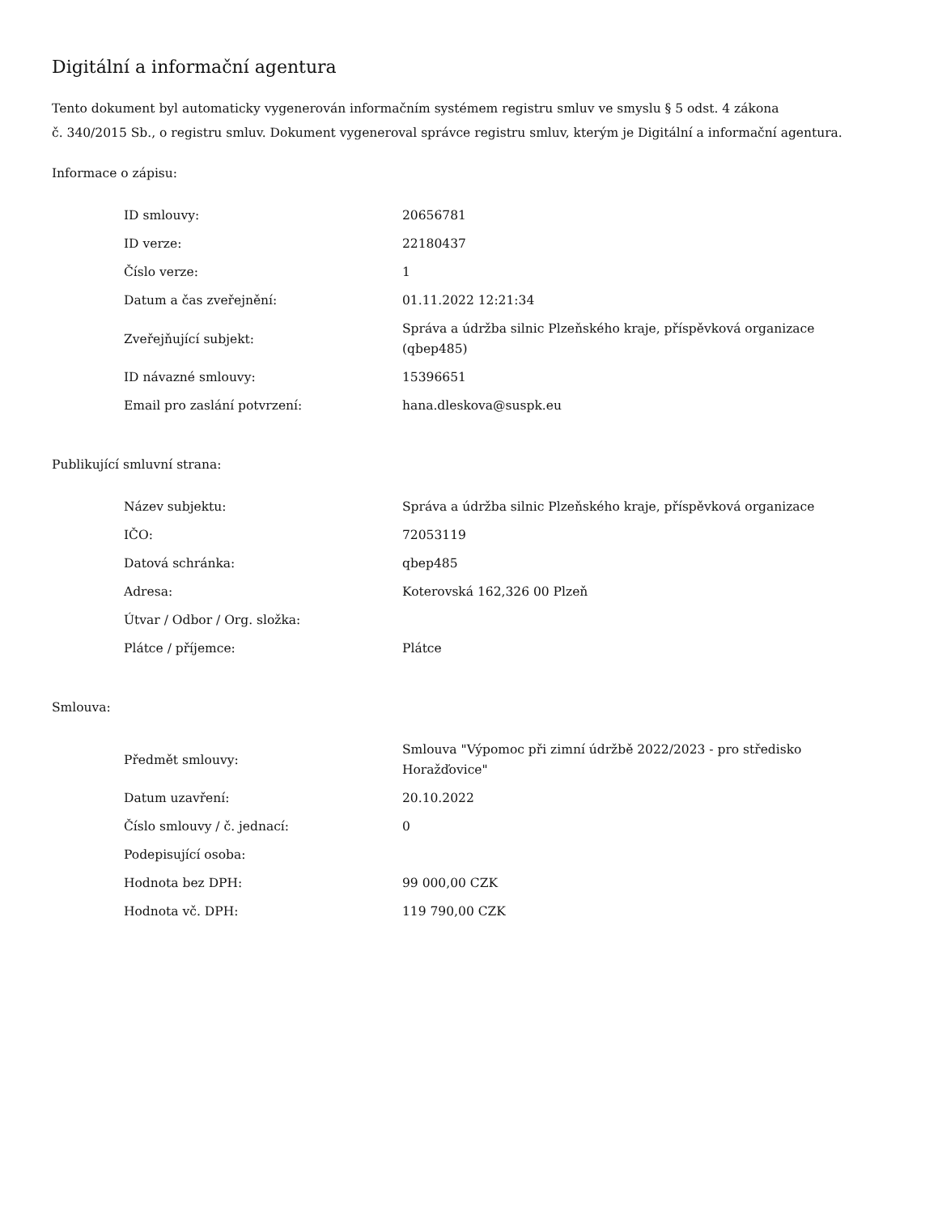Digitální a informační agentura
Tento dokument byl automaticky vygenerován informačním systémem registru smluv ve smyslu § 5 odst. 4 zákona
č. 340/2015 Sb., o registru smluv. Dokument vygeneroval správce registru smluv, kterým je Digitální a informační agentura.
Informace o zápisu:
| ID smlouvy: | 20656781 |
| ID verze: | 22180437 |
| Číslo verze: | 1 |
| Datum a čas zveřejnění: | 01.11.2022 12:21:34 |
| Zveřejňující subjekt: | Správa a údržba silnic Plzeňského kraje, příspěvková organizace (qbep485) |
| ID návazné smlouvy: | 15396651 |
| Email pro zaslání potvrzení: | hana.dleskova@suspk.eu |
Publikující smluvní strana:
| Název subjektu: | Správa a údržba silnic Plzeňského kraje, příspěvková organizace |
| IČO: | 72053119 |
| Datová schránka: | qbep485 |
| Adresa: | Koterovská 162,326 00 Plzeň |
| Útvar / Odbor / Org. složka: | |
| Plátce / příjemce: | Plátce |
Smlouva:
| Předmět smlouvy: | Smlouva "Výpomoc při zimní údržbě 2022/2023 - pro středisko Horažďovice" |
| Datum uzavření: | 20.10.2022 |
| Číslo smlouvy / č. jednací: | 0 |
| Podepisující osoba: | |
| Hodnota bez DPH: | 99 000,00 CZK |
| Hodnota vč. DPH: | 119 790,00 CZK |